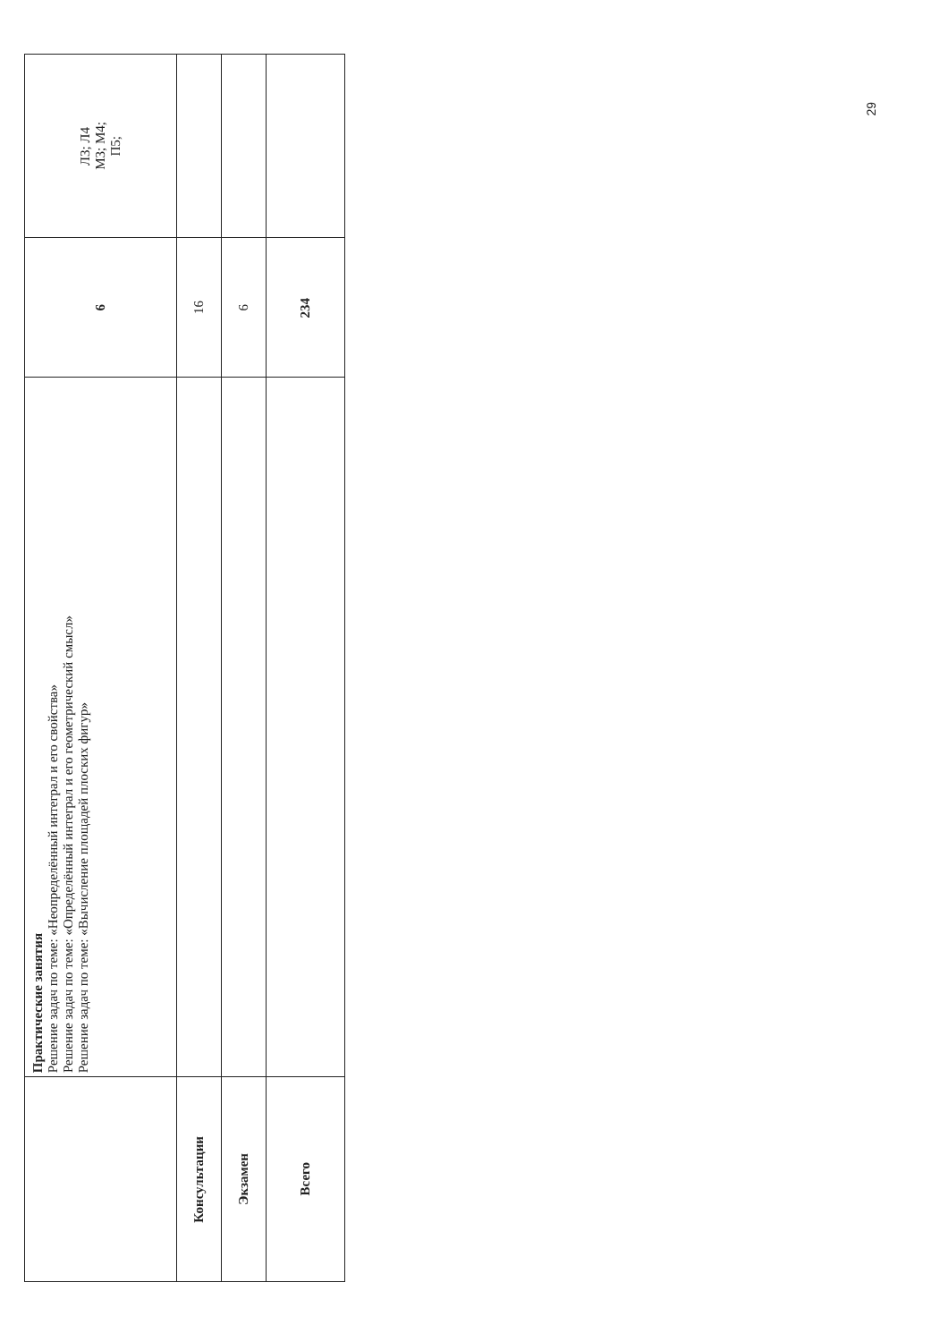| | Практические занятия Решение задач по теме: «Неопределённый интеграл и его свойства» Решение задач по теме: «Определённый интеграл и его геометрический смысл» Решение задач по теме: «Вычисление площадей плоских фигур» | 6 | Л3; Л4 М3; М4; П5; |
| Консультации | | 16 | |
| Экзамен | | 6 | |
| Всего | | 234 | |
29